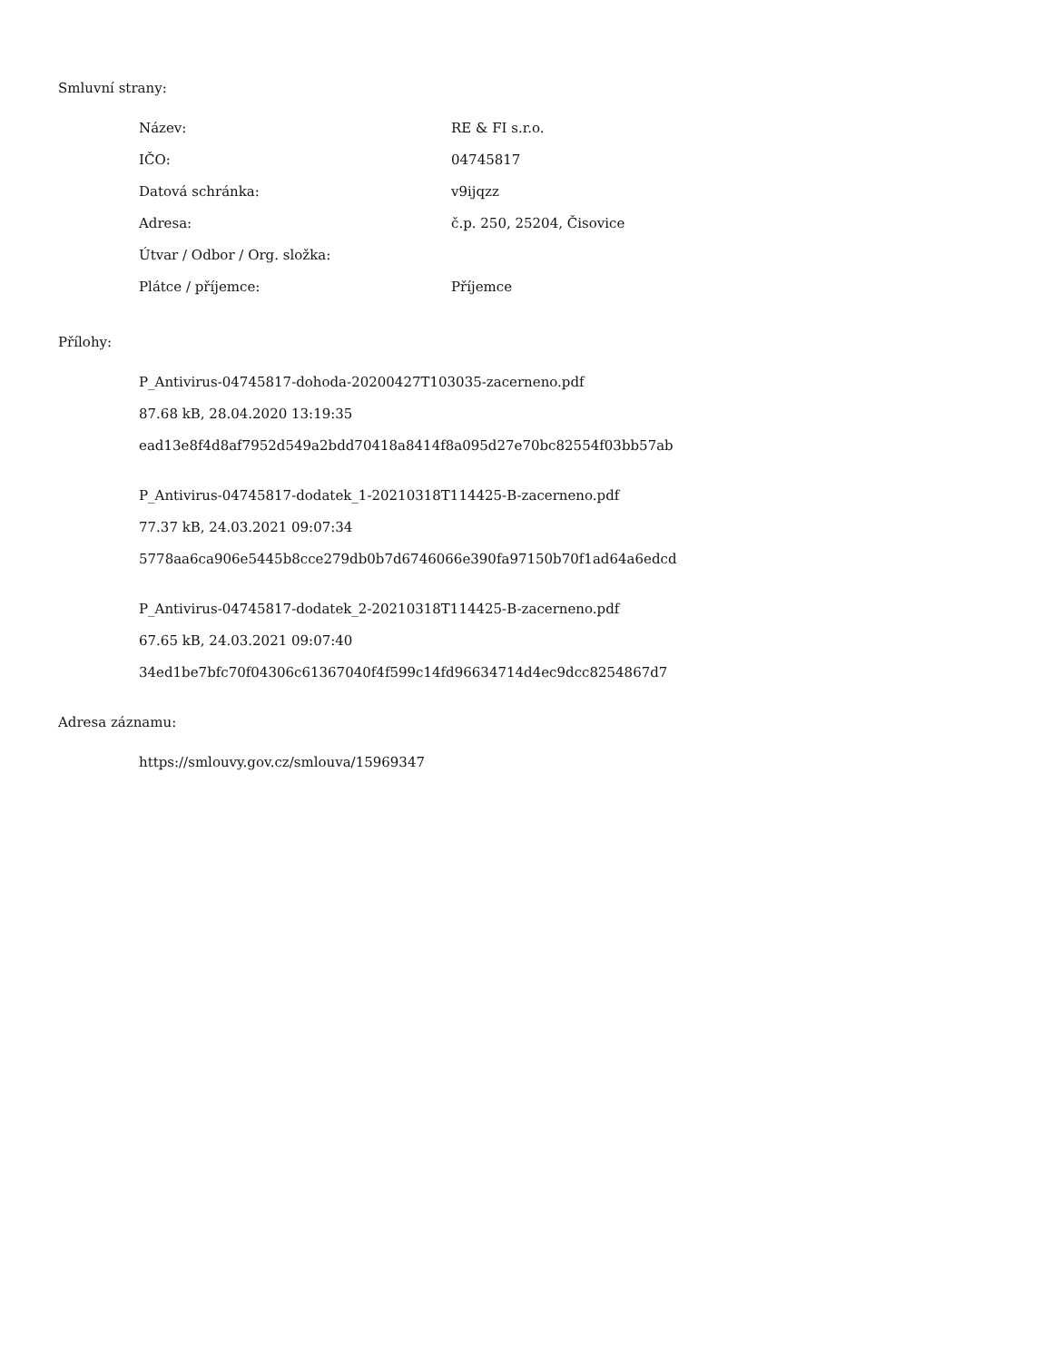Smluvní strany:
| Název: | RE & FI s.r.o. |
| IČO: | 04745817 |
| Datová schránka: | v9ijqzz |
| Adresa: | č.p. 250, 25204, Čisovice |
| Útvar / Odbor / Org. složka: | |
| Plátce / příjemce: | Příjemce |
Přílohy:
P_Antivirus-04745817-dohoda-20200427T103035-zacerneno.pdf
87.68 kB, 28.04.2020 13:19:35
ead13e8f4d8af7952d549a2bdd70418a8414f8a095d27e70bc82554f03bb57ab
P_Antivirus-04745817-dodatek_1-20210318T114425-B-zacerneno.pdf
77.37 kB, 24.03.2021 09:07:34
5778aa6ca906e5445b8cce279db0b7d6746066e390fa97150b70f1ad64a6edcd
P_Antivirus-04745817-dodatek_2-20210318T114425-B-zacerneno.pdf
67.65 kB, 24.03.2021 09:07:40
34ed1be7bfc70f04306c61367040f4f599c14fd96634714d4ec9dcc8254867d7
Adresa záznamu:
https://smlouvy.gov.cz/smlouva/15969347